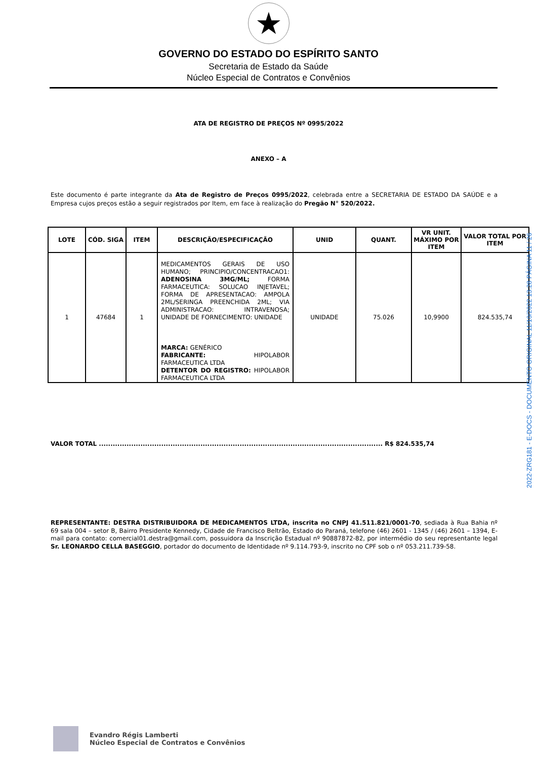★
GOVERNO DO ESTADO DO ESPÍRITO SANTO
Secretaria de Estado da Saúde
Núcleo Especial de Contratos e Convênios
ATA DE REGISTRO DE PREÇOS Nº 0995/2022
ANEXO – A
Este documento é parte integrante da Ata de Registro de Preços 0995/2022, celebrada entre a SECRETARIA DE ESTADO DA SAÚDE e a Empresa cujos preços estão a seguir registrados por Item, em face à realização do Pregão N° 520/2022.
| LOTE | CÓD. SIGA | ITEM | DESCRIÇÃO/ESPECIFICAÇÃO | UNID | QUANT. | VR UNIT. MÁXIMO POR ITEM | VALOR TOTAL POR ITEM |
| --- | --- | --- | --- | --- | --- | --- | --- |
| 1 | 47684 | 1 | MEDICAMENTOS GERAIS DE USO HUMANO; PRINCIPIO/CONCENTRACAO1: ADENOSINA 3MG/ML; FORMA FARMACEUTICA: SOLUCAO INJETAVEL; FORMA DE APRESENTACAO: AMPOLA 2ML/SERINGA PREENCHIDA 2ML; VIA ADMINISTRACAO: INTRAVENOSA; UNIDADE DE FORNECIMENTO: UNIDADE MARCA: GENÉRICO FABRICANTE: HIPOLABOR FARMACEUTICA LTDA DETENTOR DO REGISTRO: HIPOLABOR FARMACEUTICA LTDA | UNIDADE | 75.026 | 10,9900 | 824.535,74 |
VALOR TOTAL ........................................................................................................................... R$ 824.535,74
REPRESENTANTE: DESTRA DISTRIBUIDORA DE MEDICAMENTOS LTDA, inscrita no CNPJ 41.511.821/0001-70, sediada à Rua Bahia nº 69 sala 004 – setor B, Bairro Presidente Kennedy, Cidade de Francisco Beltrão, Estado do Paraná, telefone (46) 2601 - 1345 / (46) 2601 – 1394, E-mail para contato: comercial01.destra@gmail.com, possuidora da Inscrição Estadual nº 90887872-82, por intermédio do seu representante legal Sr. LEONARDO CELLA BASEGGIO, portador do documento de Identidade nº 9.114.793-9, inscrito no CPF sob o nº 053.211.739-58.
2022-ZRG181 - E-DOCS - DOCUMENTO ORIGINAL 11/10/2022 13:28 PÁGINA 11 / 26
Evandro Régis Lamberti
Núcleo Especial de Contratos e Convênios